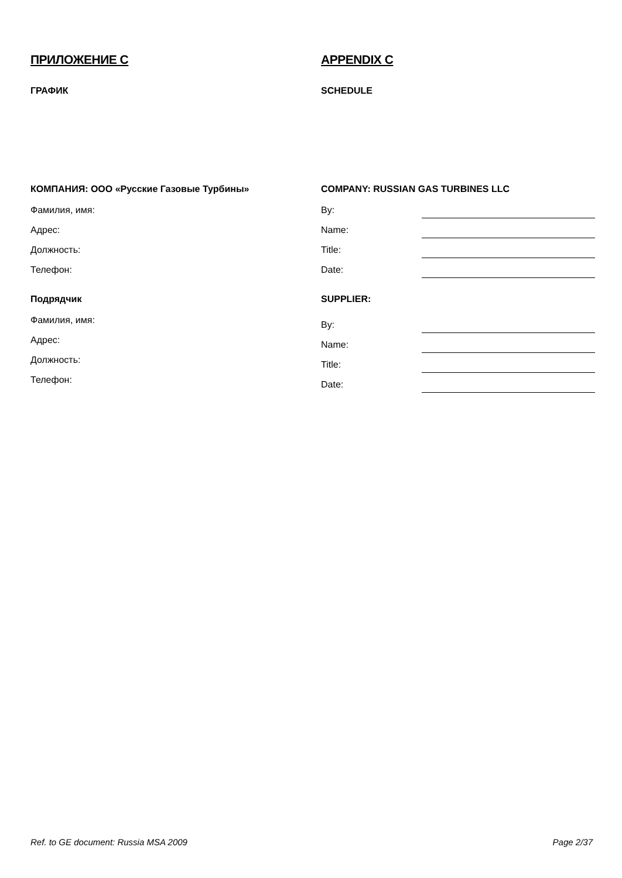ПРИЛОЖЕНИЕ С
ГРАФИК
КОМПАНИЯ: ООО «Русские Газовые Турбины»
Фамилия, имя:
Адрес:
Должность:
Телефон:
Подрядчик
Фамилия, имя:
Адрес:
Должность:
Телефон:
APPENDIX C
SCHEDULE
COMPANY: RUSSIAN GAS TURBINES LLC
By:
Name:
Title:
Date:
SUPPLIER:
By:
Name:
Title:
Date:
Ref. to GE document: Russia MSA 2009 Page 2/37